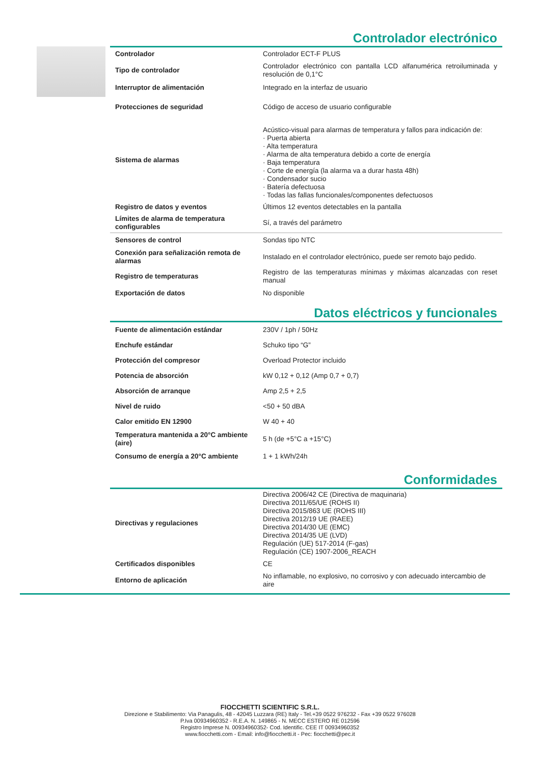Controlador electrónico
| Controlador | Controlador ECT-F PLUS |
| Tipo de controlador | Controlador electrónico con pantalla LCD alfanumérica retroiluminada y resolución de 0,1°C |
| Interruptor de alimentación | Integrado en la interfaz de usuario |
| Protecciones de seguridad | Código de acceso de usuario configurable |
| Sistema de alarmas | Acústico-visual para alarmas de temperatura y fallos para indicación de: · Puerta abierta · Alta temperatura · Alarma de alta temperatura debido a corte de energía · Baja temperatura · Corte de energía (la alarma va a durar hasta 48h) · Condensador sucio · Batería defectuosa · Todas las fallas funcionales/componentes defectuosos |
| Registro de datos y eventos | Últimos 12 eventos detectables en la pantalla |
| Límites de alarma de temperatura configurables | Sí, a través del parámetro |
| Sensores de control | Sondas tipo NTC |
| Conexión para señalización remota de alarmas | Instalado en el controlador electrónico, puede ser remoto bajo pedido. |
| Registro de temperaturas | Registro de las temperaturas mínimas y máximas alcanzadas con reset manual |
| Exportación de datos | No disponible |
Datos eléctricos y funcionales
| Fuente de alimentación estándar | 230V / 1ph / 50Hz |
| Enchufe estándar | Schuko tipo “G” |
| Protección del compresor | Overload Protector incluido |
| Potencia de absorción | kW 0,12 + 0,12 (Amp 0,7 + 0,7) |
| Absorción de arranque | Amp 2,5 + 2,5 |
| Nivel de ruido | <50 + 50 dBA |
| Calor emitido EN 12900 | W 40 + 40 |
| Temperatura mantenida a 20°C ambiente (aire) | 5 h (de +5°C a +15°C) |
| Consumo de energía a 20°C ambiente | 1 + 1 kWh/24h |
Conformidades
| Directivas y regulaciones | Directiva 2006/42 CE (Directiva de maquinaria) Directiva 2011/65/UE (ROHS II) Directiva 2015/863 UE (ROHS III) Directiva 2012/19 UE (RAEE) Directiva 2014/30 UE (EMC) Directiva 2014/35 UE (LVD) Regulación (UE) 517-2014 (F-gas) Regulación (CE) 1907-2006_REACH |
| Certificados disponibles | CE |
| Entorno de aplicación | No inflamable, no explosivo, no corrosivo y con adecuado intercambio de aire |
FIOCCHETTI SCIENTIFIC S.R.L.
Direzione e Stabilimento: Via Panagulis, 48 - 42045 Luzzara (RE) Italy - Tel.+39 0522 976232 - Fax +39 0522 976028
P.Iva 00934960352 - R.E.A. N. 149865 - N. MECC ESTERO RE 012596
Registro Imprese N. 00934960352- Cod. Identific. CEE IT 00934960352
www.fiocchetti.com - Email: info@fiocchetti.it - Pec: fiocchetti@pec.it